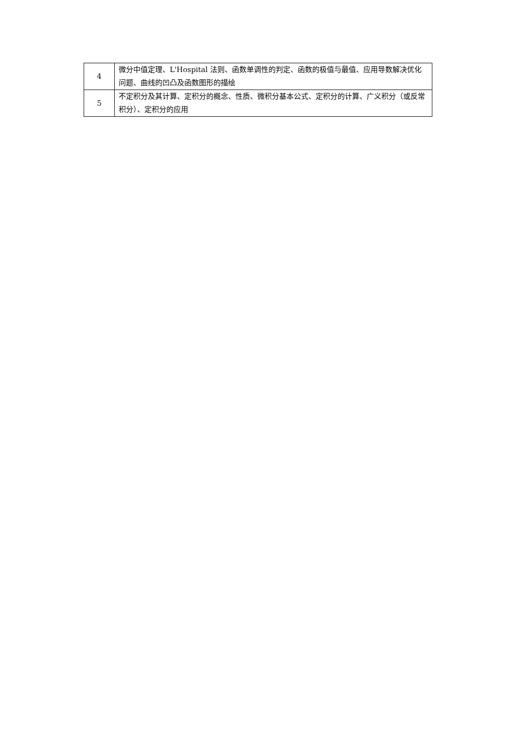| 4 | 微分中值定理、L'Hospital 法则、函数单调性的判定、函数的极值与最值、应用导数解决优化问题、曲线的凹凸及函数图形的描绘 |
| 5 | 不定积分及其计算、定积分的概念、性质、微积分基本公式、定积分的计算、广义积分（或反常积分）、定积分的应用 |